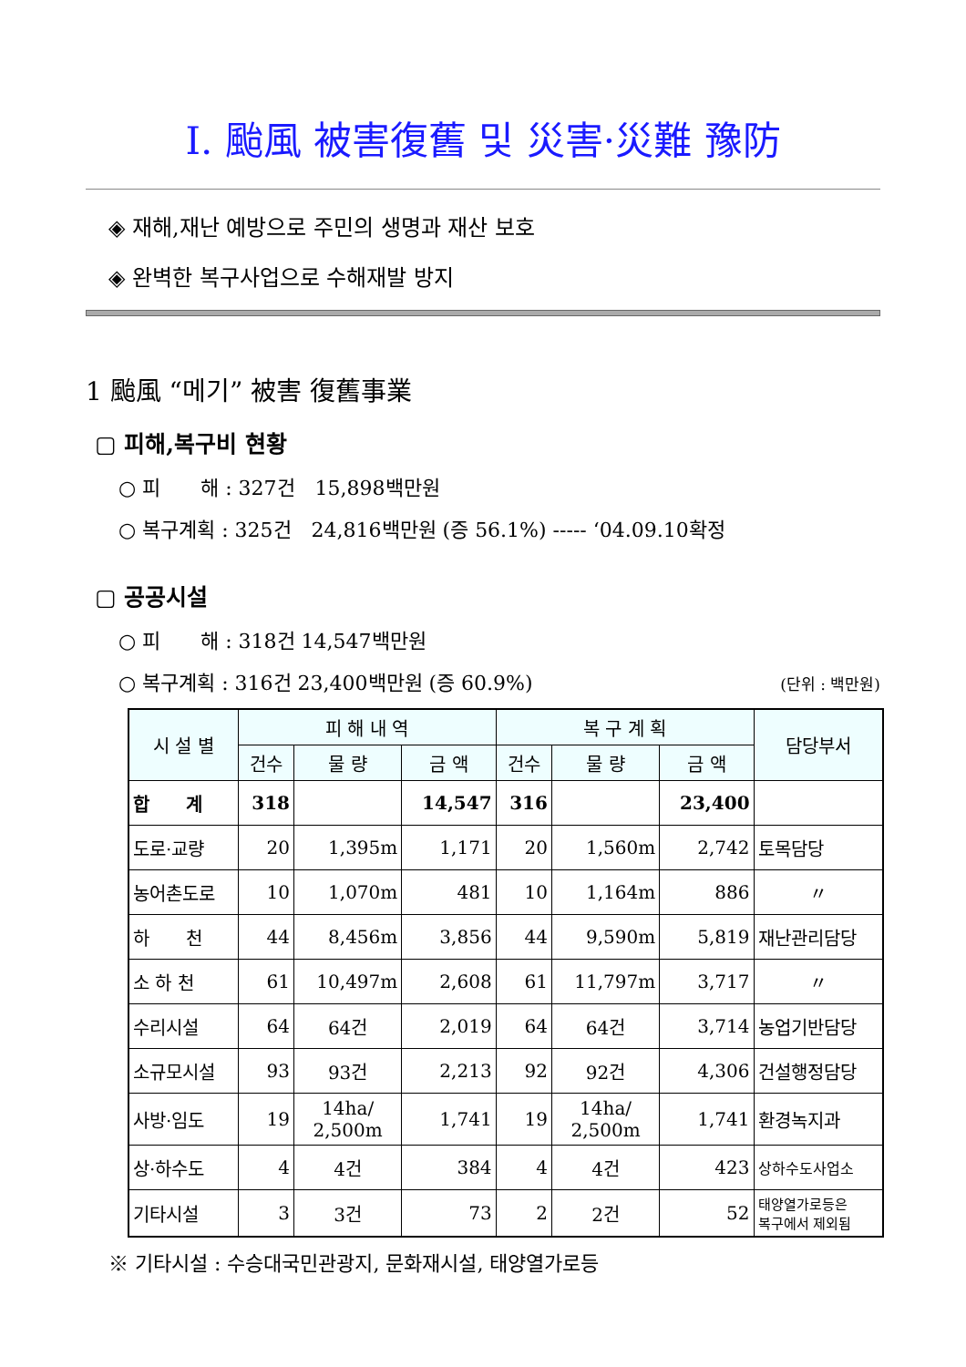Ⅰ. 颱風 被害復舊 및 災害·災難 豫防
◈ 재해,재난 예방으로 주민의 생명과 재산 보호
◈ 완벽한 복구사업으로 수해재발 방지
1 颱風 “메기” 被害 復舊事業
▢ 피해,복구비 현황
○ 피　　해 : 327건　15,898백만원
○ 복구계획 : 325건　24,816백만원 (증 56.1%) ----- ‘04.09.10확정
▢ 공공시설
○ 피　　해 : 318건 14,547백만원
○ 복구계획 : 316건 23,400백만원 (증 60.9%) (단위 : 백만원)
| 시 설 별 | 피 해 내 역 | | | 복 구 계 획 | | | 담당부서 |
| --- | --- | --- | --- | --- | --- | --- | --- |
| | 건수 | 물 량 | 금 액 | 건수 | 물 량 | 금 액 | |
| 합 계 | 318 | | 14,547 | 316 | | 23,400 | |
| 도로·교량 | 20 | 1,395m | 1,171 | 20 | 1,560m | 2,742 | 토목담당 |
| 농어촌도로 | 10 | 1,070m | 481 | 10 | 1,164m | 886 | 〃 |
| 하 천 | 44 | 8,456m | 3,856 | 44 | 9,590m | 5,819 | 재난관리담당 |
| 소 하 천 | 61 | 10,497m | 2,608 | 61 | 11,797m | 3,717 | 〃 |
| 수리시설 | 64 | 64건 | 2,019 | 64 | 64건 | 3,714 | 농업기반담당 |
| 소규모시설 | 93 | 93건 | 2,213 | 92 | 92건 | 4,306 | 건설행정담당 |
| 사방·임도 | 19 | 14ha/ 2,500m | 1,741 | 19 | 14ha/ 2,500m | 1,741 | 환경녹지과 |
| 상·하수도 | 4 | 4건 | 384 | 4 | 4건 | 423 | 상하수도사업소 |
| 기타시설 | 3 | 3건 | 73 | 2 | 2건 | 52 | 태양열가로등은 복구에서 제외됨 |
※ 기타시설 : 수승대국민관광지, 문화재시설, 태양열가로등